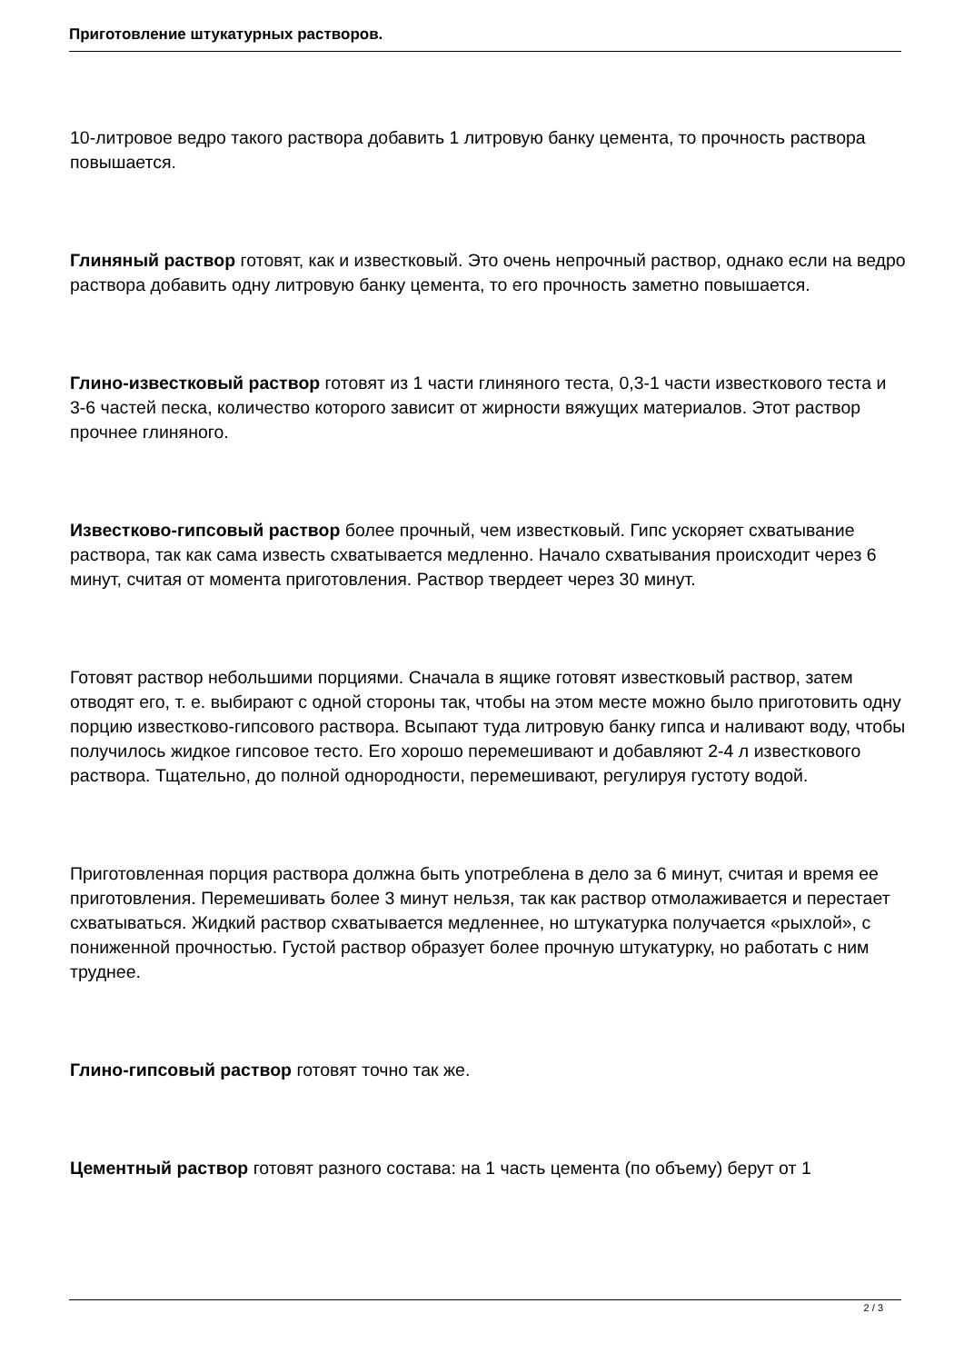Приготовление штукатурных растворов.
10-литровое ведро такого раствора добавить 1 литровую банку цемента, то прочность раствора повышается.
Глиняный раствор готовят, как и известковый. Это очень непрочный раствор, однако если на ведро раствора добавить одну литровую банку цемента, то его прочность заметно повышается.
Глино-известковый раствор готовят из 1 части глиняного теста, 0,3-1 части известкового теста и 3-6 частей песка, количество которого зависит от жирности вяжущих материалов. Этот раствор прочнее глиняного.
Известково-гипсовый раствор более прочный, чем известковый. Гипс ускоряет схватывание раствора, так как сама известь схватывается медленно. Начало схватывания происходит через 6 минут, считая от момента приготовления. Раствор твердеет через 30 минут.
Готовят раствор небольшими порциями. Сначала в ящике готовят известковый раствор, затем отводят его, т. е. выбирают с одной стороны так, чтобы на этом месте можно было приготовить одну порцию известково-гипсового раствора. Всыпают туда литровую банку гипса и наливают воду, чтобы получилось жидкое гипсовое тесто. Его хорошо перемешивают и добавляют 2-4 л известкового раствора. Тщательно, до полной однородности, перемешивают, регулируя густоту водой.
Приготовленная порция раствора должна быть употреблена в дело за 6 минут, считая и время ее приготовления. Перемешивать более 3 минут нельзя, так как раствор отмолаживается и перестает схватываться. Жидкий раствор схватывается медленнее, но штукатурка получается «рыхлой», с пониженной прочностью. Густой раствор образует более прочную штукатурку, но работать с ним труднее.
Глино-гипсовый раствор готовят точно так же.
Цементный раствор готовят разного состава: на 1 часть цемента (по объему) берут от 1
2 / 3